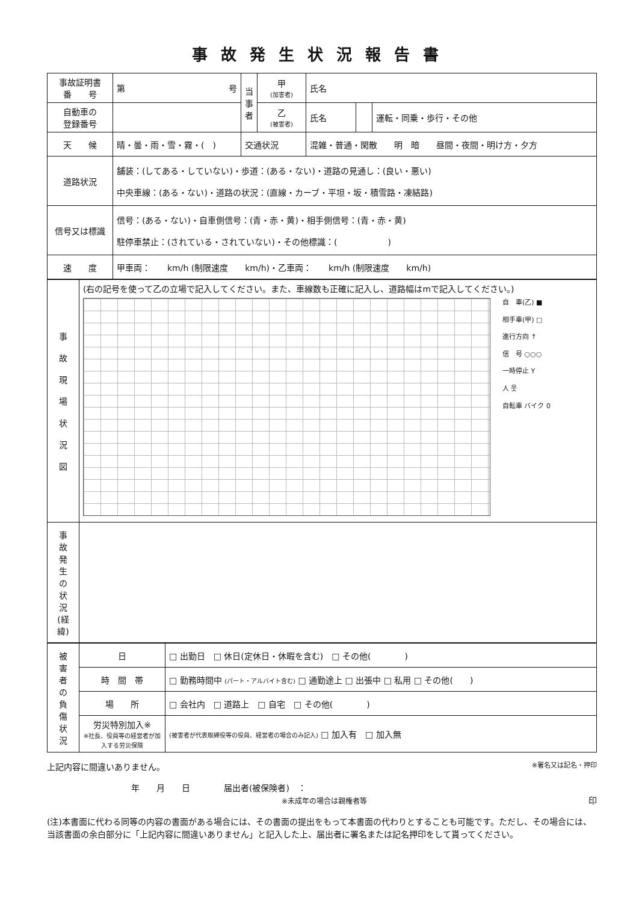事故発生状況報告書
| 事故証明書 番 号 | 第 号 | 当 事 者 | 甲 (加害者) | 氏名 | | |
| 自動車の 登録番号 | | | 乙 (被害者) | 氏名 | | 運転・同乗・歩行・その他 |
| 天 候 | 晴・曇・雨・雪・霧・( ) | 交通状況 | | 混雑・普通・閑散 明 暗 昼間・夜間・明け方・夕方 | | |
| 道路状況 | 舗装：(してある・していない)・歩道：(ある・ない)・道路の見通し：(良い・悪い) 中央車線：(ある・ない)・道路の状況：(直線・カーブ・平坦・坂・積雪路・凍結路) | | | | | |
| 信号又は標識 | 信号：(ある・ない)・自車側信号：(青・赤・黄)・相手側信号：(青・赤・黄) 駐停車禁止：(されている・されていない)・その他標識：( ) | | | | | |
| 速 度 | 甲車両： km/h (制限速度 km/h)・乙車両： km/h (制限速度 km/h) | | | | | |
| 事 故 現 場 状 況 図 | (右の記号を使って乙の立場で記入してください。また、車線数も正確に記入し、道路幅はmで記入してください。) 自 車(乙) ■ 相手車(甲) □ 進行方向 ↑ 信 号 ○○○ 一時停止 Y 人 웃 自転車 バイク 0 |
| 事 故 発 生 の 状 況 (経 緯) | |
| 被 害 者 の 負 傷 状 況 | 日 | □ 出勤日 □ 休日(定休日・休暇を含む) □ その他( ) |
| | 時 間 帯 | □ 勤務時間中 (パート・アルバイト含む) □ 通勤途上 □ 出張中 □ 私用 □ その他( ) |
| | 場 所 | □ 会社内 □ 道路上 □ 自宅 □ その他( ) |
| | 労災特別加入※ ※社長、役員等の経営者が加入する労災保険 | (被害者が代表取締役等の役員、経営者の場合のみ記入) □ 加入有 □ 加入無 |
上記内容に間違いありません。 ※署名又は記名・押印
年　　月　　日　　　　届出者(被保険者)　：
※未成年の場合は親権者等 印
(注)本書面に代わる同等の内容の書面がある場合には、その書面の提出をもって本書面の代わりとすることも可能です。ただし、その場合には、当該書面の余白部分に「上記内容に間違いありません」と記入した上、届出者に署名または記名押印をして貰ってください。